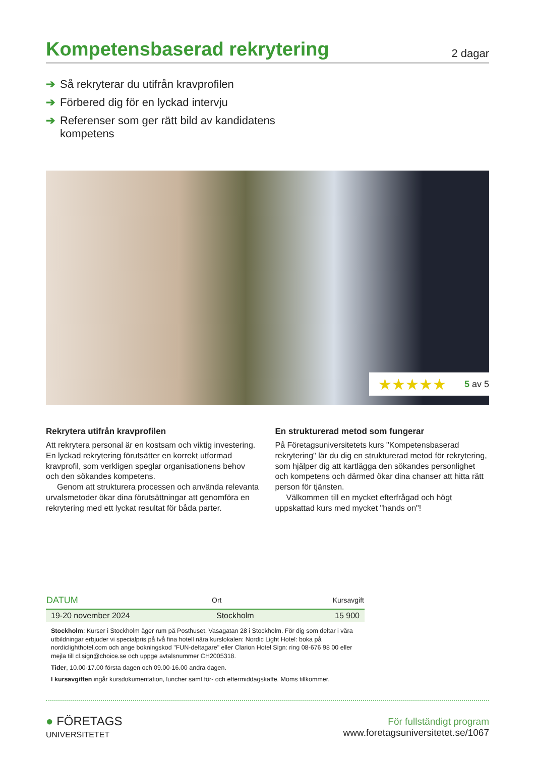Kompetensbaserad rekrytering
2 dagar
➔ Så rekryterar du utifrån kravprofilen
➔ Förbered dig för en lyckad intervju
➔ Referenser som ger rätt bild av kandidatens kompetens
★★★★★ 5 av 5
Rekrytera utifrån kravprofilen
Att rekrytera personal är en kostsam och viktig investering. En lyckad rekrytering förutsätter en korrekt utformad kravprofil, som verkligen speglar organisationens behov och den sökandes kompetens.
Genom att strukturera processen och använda relevanta urvalsmetoder ökar dina förutsättningar att genomföra en rekrytering med ett lyckat resultat för båda parter.
En strukturerad metod som fungerar
På Företagsuniversitetets kurs "Kompetensbaserad rekrytering" lär du dig en strukturerad metod för rekrytering, som hjälper dig att kartlägga den sökandes personlighet och kompetens och därmed ökar dina chanser att hitta rätt person för tjänsten.
Välkommen till en mycket efterfrågad och högt uppskattad kurs med mycket "hands on"!
| DATUM | Ort | Kursavgift |
| --- | --- | --- |
| 19-20 november 2024 | Stockholm | 15 900 |
Stockholm: Kurser i Stockholm äger rum på Posthuset, Vasagatan 28 i Stockholm. För dig som deltar i våra utbildningar erbjuder vi specialpris på två fina hotell nära kurslokalen: Nordic Light Hotel: boka på nordiclighthotel.com och ange bokningskod "FUN-deltagare" eller Clarion Hotel Sign: ring 08-676 98 00 eller mejla till cl.sign@choice.se och uppge avtalsnummer CH2005318.
Tider, 10.00-17.00 första dagen och 09.00-16.00 andra dagen.
I kursavgiften ingår kursdokumentation, luncher samt för- och eftermiddagskaffe. Moms tillkommer.
● FÖRETAGS
UNIVERSITETET
För fullständigt program
www.foretagsuniversitetet.se/1067